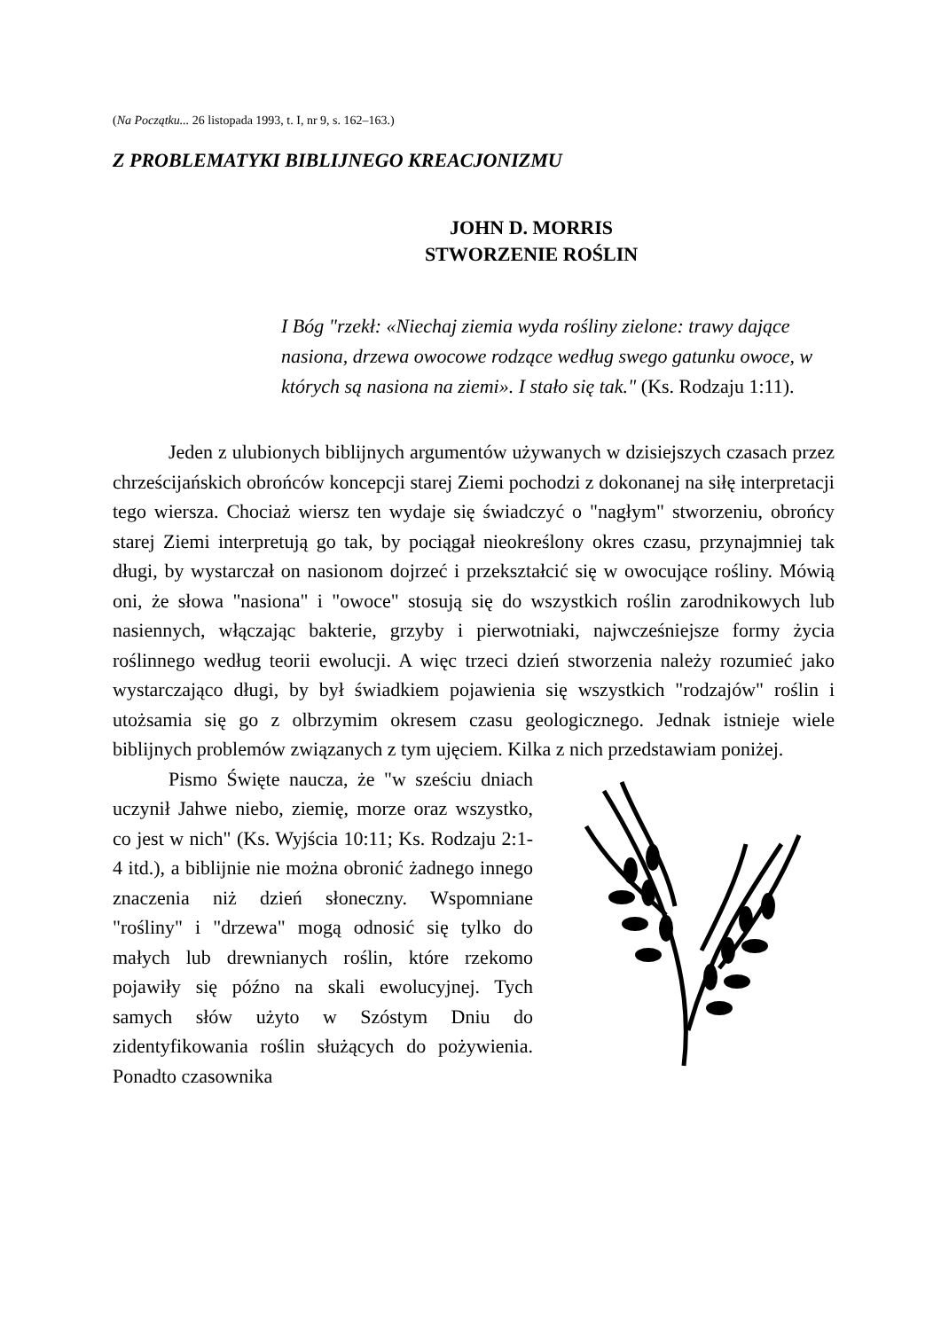(Na Początku... 26 listopada 1993, t. I, nr 9, s. 162–163.)
Z PROBLEMATYKI BIBLIJNEGO KREACJONIZMU
JOHN D. MORRIS
STWORZENIE ROŚLIN
I Bóg "rzekł: «Niechaj ziemia wyda rośliny zielone: trawy dające nasiona, drzewa owocowe rodzące według swego gatunku owoce, w których są nasiona na ziemi». I stało się tak." (Ks. Rodzaju 1:11).
Jeden z ulubionych biblijnych argumentów używanych w dzisiejszych czasach przez chrześcijańskich obrońców koncepcji starej Ziemi pochodzi z dokonanej na siłę interpretacji tego wiersza. Chociaż wiersz ten wydaje się świadczyć o "nagłym" stworzeniu, obrońcy starej Ziemi interpretują go tak, by pociągał nieokreślony okres czasu, przynajmniej tak długi, by wystarczał on nasionom dojrzeć i przekształcić się w owocujące rośliny. Mówią oni, że słowa "nasiona" i "owoce" stosują się do wszystkich roślin zarodnikowych lub nasiennych, włączając bakterie, grzyby i pierwotniaki, najwcześniejsze formy życia roślinnego według teorii ewolucji. A więc trzeci dzień stworzenia należy rozumieć jako wystarczająco długi, by był świadkiem pojawienia się wszystkich "rodzajów" roślin i utożsamia się go z olbrzymim okresem czasu geologicznego. Jednak istnieje wiele biblijnych problemów związanych z tym ujęciem. Kilka z nich przedstawiam poniżej.
Pismo Święte naucza, że "w sześciu dniach uczynił Jahwe niebo, ziemię, morze oraz wszystko, co jest w nich" (Ks. Wyjścia 10:11; Ks. Rodzaju 2:1-4 itd.), a biblijnie nie można obronić żadnego innego znaczenia niż dzień słoneczny. Wspomniane "rośliny" i "drzewa" mogą odnosić się tylko do małych lub drewnianych roślin, które rzekomo pojawiły się późno na skali ewolucyjnej. Tych samych słów użyto w Szóstym Dniu do zidentyfikowania roślin służących do pożywienia. Ponadto czasownika